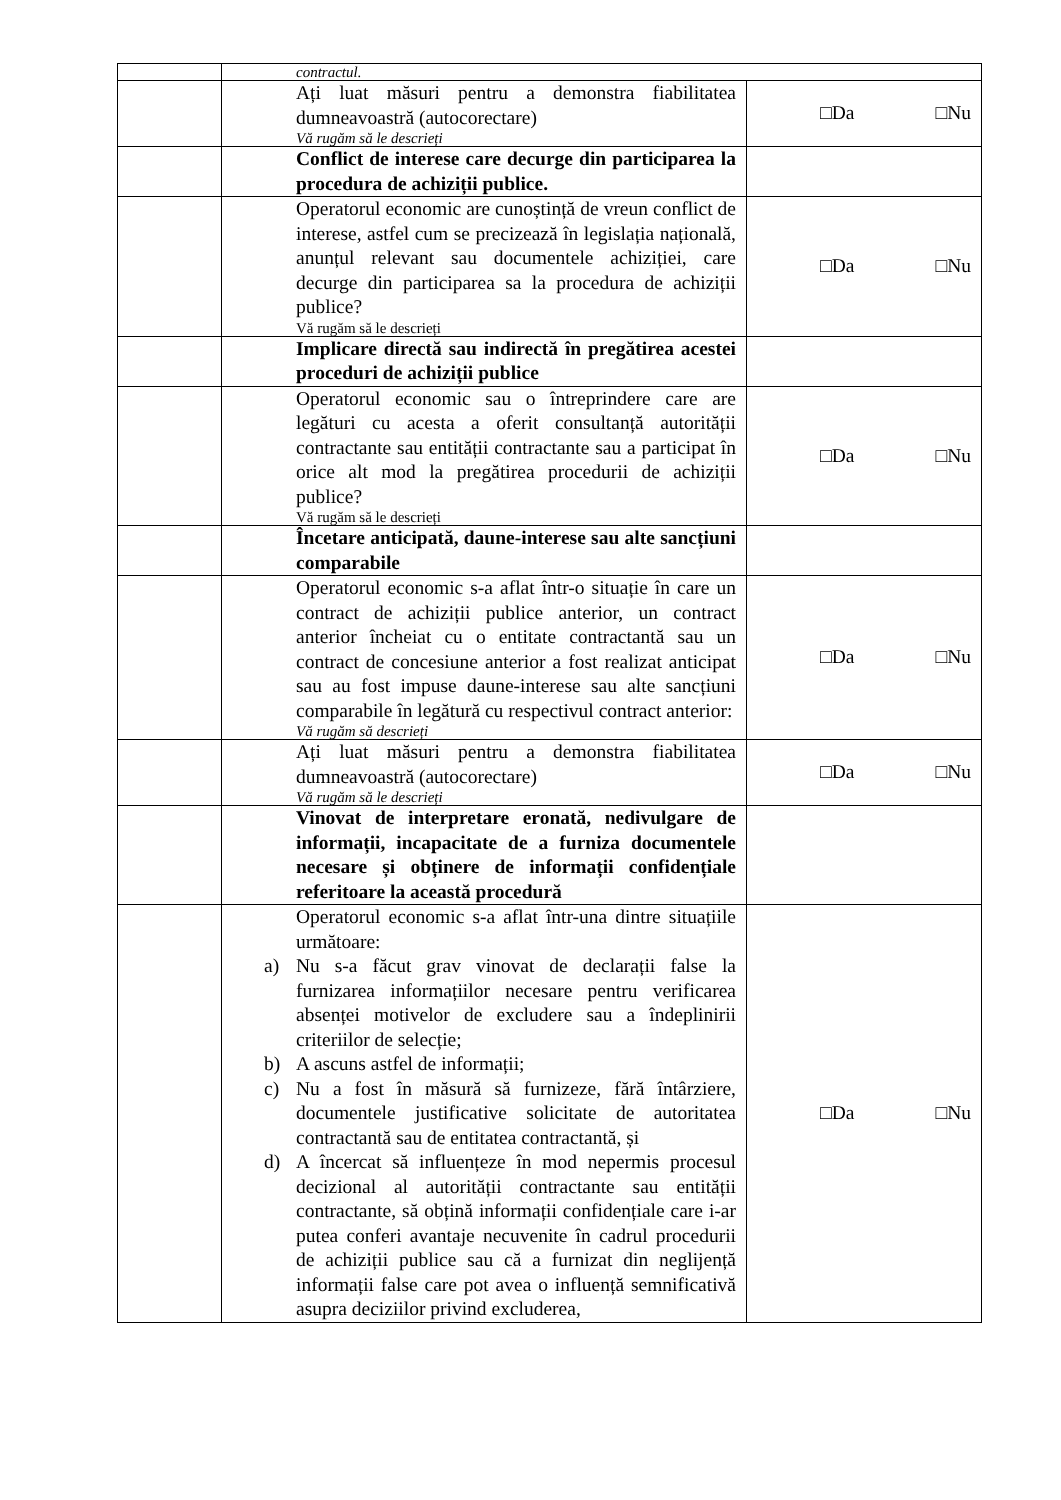| | contractul. | |
| | Ați luat măsuri pentru a demonstra fiabilitatea dumneavoastră (autocorectare) Vă rugăm să le descrieți | □Da □Nu |
| | Conflict de interese care decurge din participarea la procedura de achiziții publice. | |
| | Operatorul economic are cunoștință de vreun conflict de interese, astfel cum se precizează în legislația națională, anunțul relevant sau documentele achiziției, care decurge din participarea sa la procedura de achiziții publice? Vă rugăm să le descrieți | □Da □Nu |
| | Implicare directă sau indirectă în pregătirea acestei proceduri de achiziții publice | |
| | Operatorul economic sau o întreprindere care are legături cu acesta a oferit consultanță autorității contractante sau entității contractante sau a participat în orice alt mod la pregătirea procedurii de achiziții publice? Vă rugăm să le descrieți | □Da □Nu |
| | Încetare anticipată, daune-interese sau alte sancțiuni comparabile | |
| | Operatorul economic s-a aflat într-o situație în care un contract de achiziții publice anterior, un contract anterior încheiat cu o entitate contractantă sau un contract de concesiune anterior a fost realizat anticipat sau au fost impuse daune-interese sau alte sancțiuni comparabile în legătură cu respectivul contract anterior: Vă rugăm să descrieți | □Da □Nu |
| | Ați luat măsuri pentru a demonstra fiabilitatea dumneavoastră (autocorectare) Vă rugăm să le descrieți | □Da □Nu |
| | Vinovat de interpretare eronată, nedivulgare de informații, incapacitate de a furniza documentele necesare și obținere de informații confidențiale referitoare la această procedură | |
| | Operatorul economic s-a aflat într-una dintre situațiile următoare: a) Nu s-a făcut grav vinovat de declarații false la furnizarea informațiilor necesare pentru verificarea absenței motivelor de excludere sau a îndeplinirii criteriilor de selecție; b) A ascuns astfel de informații; c) Nu a fost în măsură să furnizeze, fără întârziere, documentele justificative solicitate de autoritatea contractantă sau de entitatea contractantă, și d) A încercat să influențeze în mod nepermis procesul decizional al autorității contractante sau entității contractante, să obțină informații confidențiale care i-ar putea conferi avantaje necuvenite în cadrul procedurii de achiziții publice sau că a furnizat din neglijență informații false care pot avea o influență semnificativă asupra deciziilor privind excluderea, | □Da □Nu |